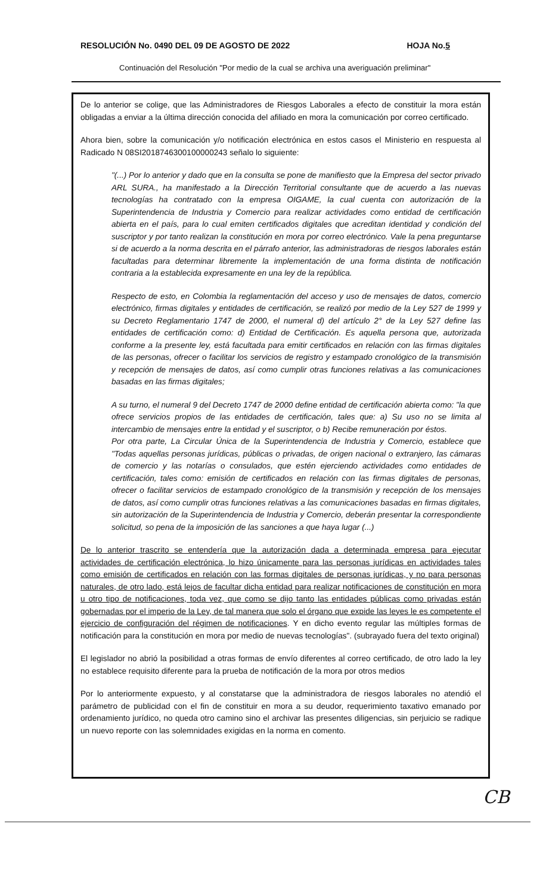RESOLUCIÓN No. 0490 DEL 09 DE AGOSTO DE 2022 HOJA No.5
Continuación del Resolución "Por medio de la cual se archiva una averiguación preliminar"
De lo anterior se colige, que las Administradores de Riesgos Laborales a efecto de constituir la mora están obligadas a enviar a la última dirección conocida del afiliado en mora la comunicación por correo certificado.
Ahora bien, sobre la comunicación y/o notificación electrónica en estos casos el Ministerio en respuesta al Radicado N 08SI2018746300100000243 señalo lo siguiente:
"(...) Por lo anterior y dado que en la consulta se pone de manifiesto que la Empresa del sector privado ARL SURA., ha manifestado a la Dirección Territorial consultante que de acuerdo a las nuevas tecnologías ha contratado con la empresa OIGAME, la cual cuenta con autorización de la Superintendencia de Industria y Comercio para realizar actividades como entidad de certificación abierta en el país, para lo cual emiten certificados digitales que acreditan identidad y condición del suscriptor y por tanto realizan la constitución en mora por correo electrónico. Vale la pena preguntarse si de acuerdo a la norma descrita en el párrafo anterior, las administradoras de riesgos laborales están facultadas para determinar libremente la implementación de una forma distinta de notificación contraria a la establecida expresamente en una ley de la república.
Respecto de esto, en Colombia la reglamentación del acceso y uso de mensajes de datos, comercio electrónico, firmas digitales y entidades de certificación, se realizó por medio de la Ley 527 de 1999 y su Decreto Reglamentario 1747 de 2000, el numeral d) del artículo 2° de la Ley 527 define las entidades de certificación como: d) Entidad de Certificación. Es aquella persona que, autorizada conforme a la presente ley, está facultada para emitir certificados en relación con las firmas digitales de las personas, ofrecer o facilitar los servicios de registro y estampado cronológico de la transmisión y recepción de mensajes de datos, así como cumplir otras funciones relativas a las comunicaciones basadas en las firmas digitales;
A su turno, el numeral 9 del Decreto 1747 de 2000 define entidad de certificación abierta como: "la que ofrece servicios propios de las entidades de certificación, tales que: a) Su uso no se limita al intercambio de mensajes entre la entidad y el suscriptor, o b) Recibe remuneración por éstos.
Por otra parte, La Circular Única de la Superintendencia de Industria y Comercio, establece que "Todas aquellas personas jurídicas, públicas o privadas, de origen nacional o extranjero, las cámaras de comercio y las notarías o consulados, que estén ejerciendo actividades como entidades de certificación, tales como: emisión de certificados en relación con las firmas digitales de personas, ofrecer o facilitar servicios de estampado cronológico de la transmisión y recepción de los mensajes de datos, así como cumplir otras funciones relativas a las comunicaciones basadas en firmas digitales, sin autorización de la Superintendencia de Industria y Comercio, deberán presentar la correspondiente solicitud, so pena de la imposición de las sanciones a que haya lugar (...)
De lo anterior trascrito se entendería que la autorización dada a determinada empresa para ejecutar actividades de certificación electrónica, lo hizo únicamente para las personas jurídicas en actividades tales como emisión de certificados en relación con las formas digitales de personas jurídicas, y no para personas naturales, de otro lado, está lejos de facultar dicha entidad para realizar notificaciones de constitución en mora u otro tipo de notificaciones, toda vez, que como se dijo tanto las entidades públicas como privadas están gobernadas por el imperio de la Ley, de tal manera que solo el órgano que expide las leyes le es competente el ejercicio de configuración del régimen de notificaciones. Y en dicho evento regular las múltiples formas de notificación para la constitución en mora por medio de nuevas tecnologías". (subrayado fuera del texto original)
El legislador no abrió la posibilidad a otras formas de envío diferentes al correo certificado, de otro lado la ley no establece requisito diferente para la prueba de notificación de la mora por otros medios
Por lo anteriormente expuesto, y al constatarse que la administradora de riesgos laborales no atendió el parámetro de publicidad con el fin de constituir en mora a su deudor, requerimiento taxativo emanado por ordenamiento jurídico, no queda otro camino sino el archivar las presentes diligencias, sin perjuicio se radique un nuevo reporte con las solemnidades exigidas en la norma en comento.
CB